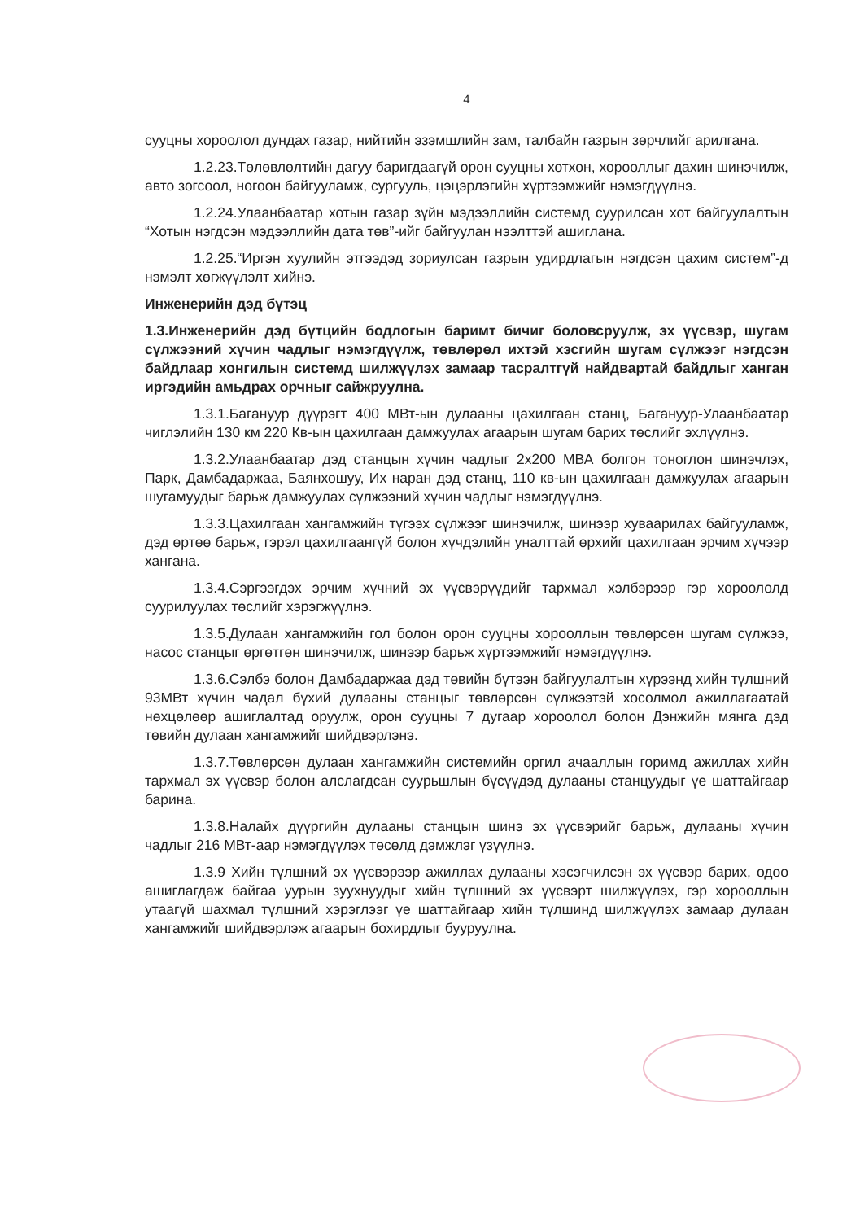4
сууцны хороолол дундах газар, нийтийн эзэмшлийн зам, талбайн газрын зөрчлийг арилгана.
1.2.23.Төлөвлөлтийн дагуу баригдаагүй орон сууцны хотхон, хорооллыг дахин шинэчилж, авто зогсоол, ногоон байгууламж, сургууль, цэцэрлэгийн хүртээмжийг нэмэгдүүлнэ.
1.2.24.Улаанбаатар хотын газар зүйн мэдээллийн системд суурилсан хот байгуулалтын “Хотын нэгдсэн мэдээллийн дата төв”-ийг байгуулан нээлттэй ашиглана.
1.2.25.“Иргэн хуулийн этгээдэд зориулсан газрын удирдлагын нэгдсэн цахим систем”-д нэмэлт хөгжүүлэлт хийнэ.
Инженерийн дэд бүтэц
1.3.Инженерийн дэд бүтцийн бодлогын баримт бичиг боловсруулж, эх үүсвэр, шугам сүлжээний хүчин чадлыг нэмэгдүүлж, төвлөрөл ихтэй хэсгийн шугам сүлжээг нэгдсэн байдлаар хонгилын системд шилжүүлэх замаар тасралтгүй найдвартай байдлыг ханган иргэдийн амьдрах орчныг сайжруулна.
1.3.1.Багануур дүүрэгт 400 МВт-ын дулааны цахилгаан станц, Багануур-Улаанбаатар чиглэлийн 130 км 220 Кв-ын цахилгаан дамжуулах агаарын шугам барих төслийг эхлүүлнэ.
1.3.2.Улаанбаатар дэд станцын хүчин чадлыг 2х200 МВА болгон тоноглон шинэчлэх, Парк, Дамбадаржаа, Баянхошуу, Их наран дэд станц, 110 кв-ын цахилгаан дамжуулах агаарын шугамуудыг барьж дамжуулах сүлжээний хүчин чадлыг нэмэгдүүлнэ.
1.3.3.Цахилгаан хангамжийн түгээх сүлжээг шинэчилж, шинээр хуваарилах байгууламж, дэд өртөө барьж, гэрэл цахилгаангүй болон хүчдэлийн уналттай өрхийг цахилгаан эрчим хүчээр хангана.
1.3.4.Сэргээгдэх эрчим хүчний эх үүсвэрүүдийг тархмал хэлбэрээр гэр хороололд суурилуулах төслийг хэрэгжүүлнэ.
1.3.5.Дулаан хангамжийн гол болон орон сууцны хорооллын төвлөрсөн шугам сүлжээ, насос станцыг өргөтгөн шинэчилж, шинээр барьж хүртээмжийг нэмэгдүүлнэ.
1.3.6.Сэлбэ болон Дамбадаржаа дэд төвийн бүтээн байгуулалтын хүрээнд хийн түлшний 93МВт хүчин чадал бүхий дулааны станцыг төвлөрсөн сүлжээтэй хосолмол ажиллагаатай нөхцөлөөр ашиглалтад оруулж, орон сууцны 7 дугаар хороолол болон Дэнжийн мянга дэд төвийн дулаан хангамжийг шийдвэрлэнэ.
1.3.7.Төвлөрсөн дулаан хангамжийн системийн оргил ачааллын горимд ажиллах хийн тархмал эх үүсвэр болон алслагдсан суурьшлын бүсүүдэд дулааны станцуудыг үе шаттайгаар барина.
1.3.8.Налайх дүүргийн дулааны станцын шинэ эх үүсвэрийг барьж, дулааны хүчин чадлыг 216 МВт-аар нэмэгдүүлэх төсөлд дэмжлэг үзүүлнэ.
1.3.9 Хийн түлшний эх үүсвэрээр ажиллах дулааны хэсэгчилсэн эх үүсвэр барих, одоо ашиглагдаж байгаа уурын зуухнуудыг хийн түлшний эх үүсвэрт шилжүүлэх, гэр хорооллын утаагүй шахмал түлшний хэрэглээг үе шаттайгаар хийн түлшинд шилжүүлэх замаар дулаан хангамжийг шийдвэрлэж агаарын бохирдлыг бууруулна.